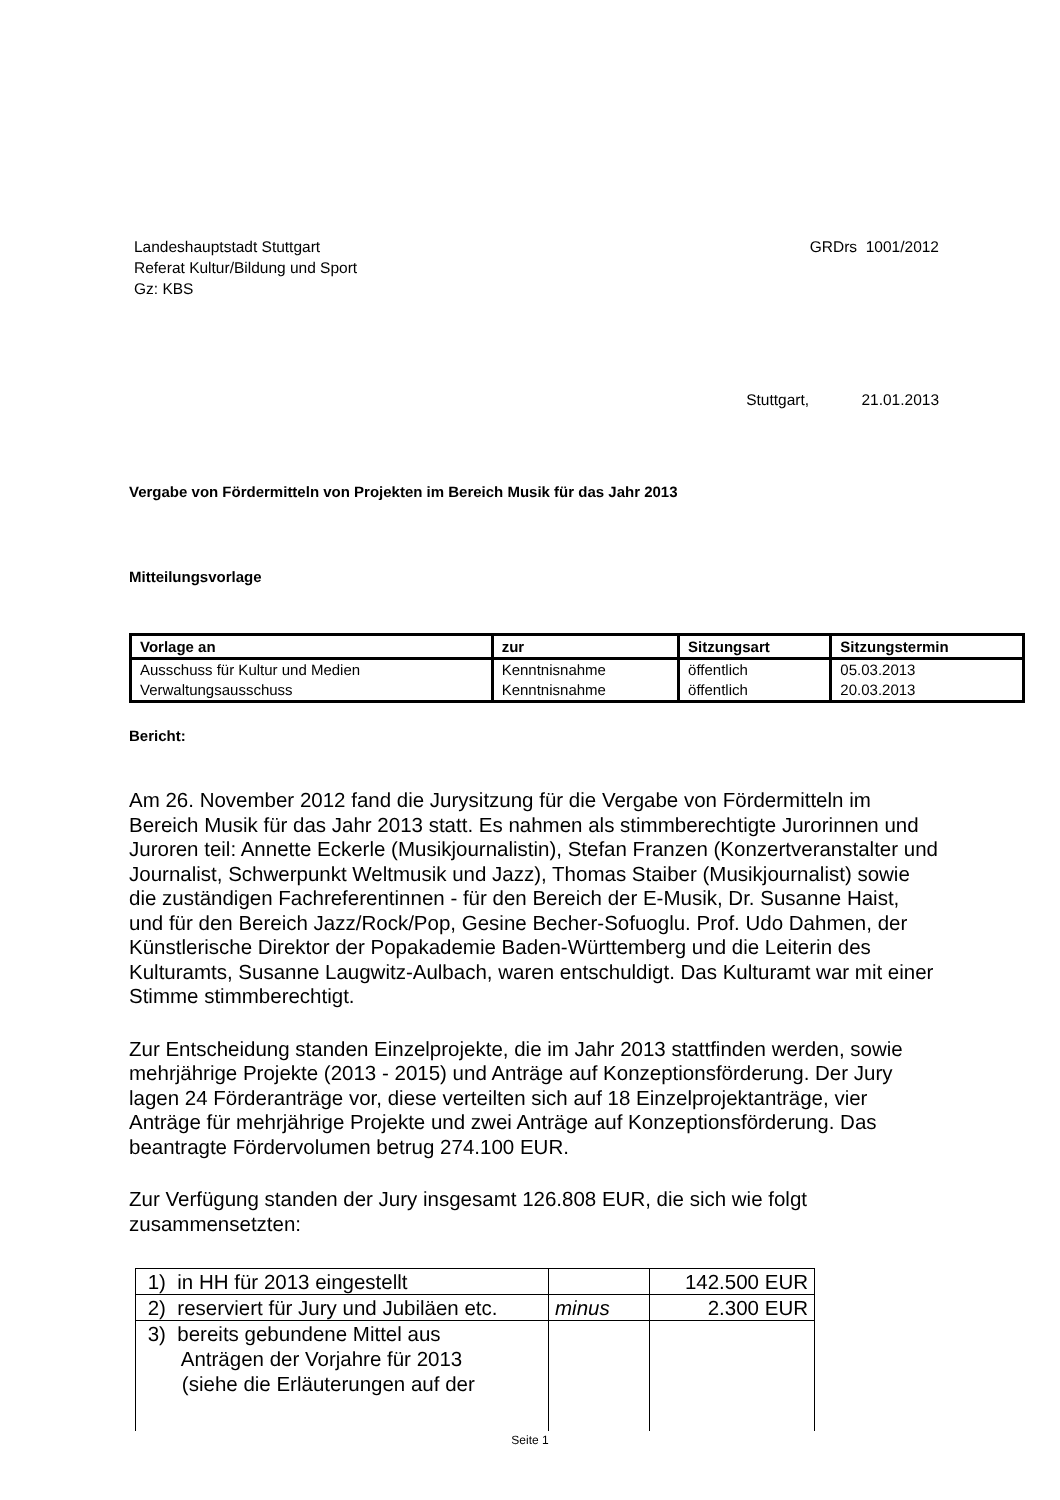Landeshauptstadt Stuttgart
Referat Kultur/Bildung und Sport
Gz: KBS
GRDrs 1001/2012
Stuttgart, 21.01.2013
Vergabe von Fördermitteln von Projekten im Bereich Musik für das Jahr 2013
Mitteilungsvorlage
| Vorlage an | zur | Sitzungsart | Sitzungstermin |
| --- | --- | --- | --- |
| Ausschuss für Kultur und Medien | Kenntnisnahme | öffentlich | 05.03.2013 |
| Verwaltungsausschuss | Kenntnisnahme | öffentlich | 20.03.2013 |
Bericht:
Am 26. November 2012 fand die Jurysitzung für die Vergabe von Fördermitteln im Bereich Musik für das Jahr 2013 statt. Es nahmen als stimmberechtigte Jurorinnen und Juroren teil: Annette Eckerle (Musikjournalistin), Stefan Franzen (Konzertveranstalter und Journalist, Schwerpunkt Weltmusik und Jazz), Thomas Staiber (Musikjournalist) sowie die zuständigen Fachreferentinnen - für den Bereich der E-Musik, Dr. Susanne Haist, und für den Bereich Jazz/Rock/Pop, Gesine Becher-Sofuoglu. Prof. Udo Dahmen, der Künstlerische Direktor der Popakademie Baden-Württemberg und die Leiterin des Kulturamts, Susanne Laugwitz-Aulbach, waren entschuldigt. Das Kulturamt war mit einer Stimme stimmberechtigt.
Zur Entscheidung standen Einzelprojekte, die im Jahr 2013 stattfinden werden, sowie mehrjährige Projekte (2013 - 2015) und Anträge auf Konzeptionsförderung. Der Jury lagen 24 Förderanträge vor, diese verteilten sich auf 18 Einzelprojektanträge, vier Anträge für mehrjährige Projekte und zwei Anträge auf Konzeptionsförderung. Das beantragte Fördervolumen betrug 274.100 EUR.
Zur Verfügung standen der Jury insgesamt 126.808 EUR, die sich wie folgt zusammensetzten:
| 1) in HH für 2013 eingestellt | | 142.500 EUR |
| 2) reserviert für Jury und Jubiläen etc. | minus | 2.300 EUR |
| 3) bereits gebundene Mittel aus Anträgen der Vorjahre für 2013 (siehe die Erläuterungen auf der | | |
Seite 1